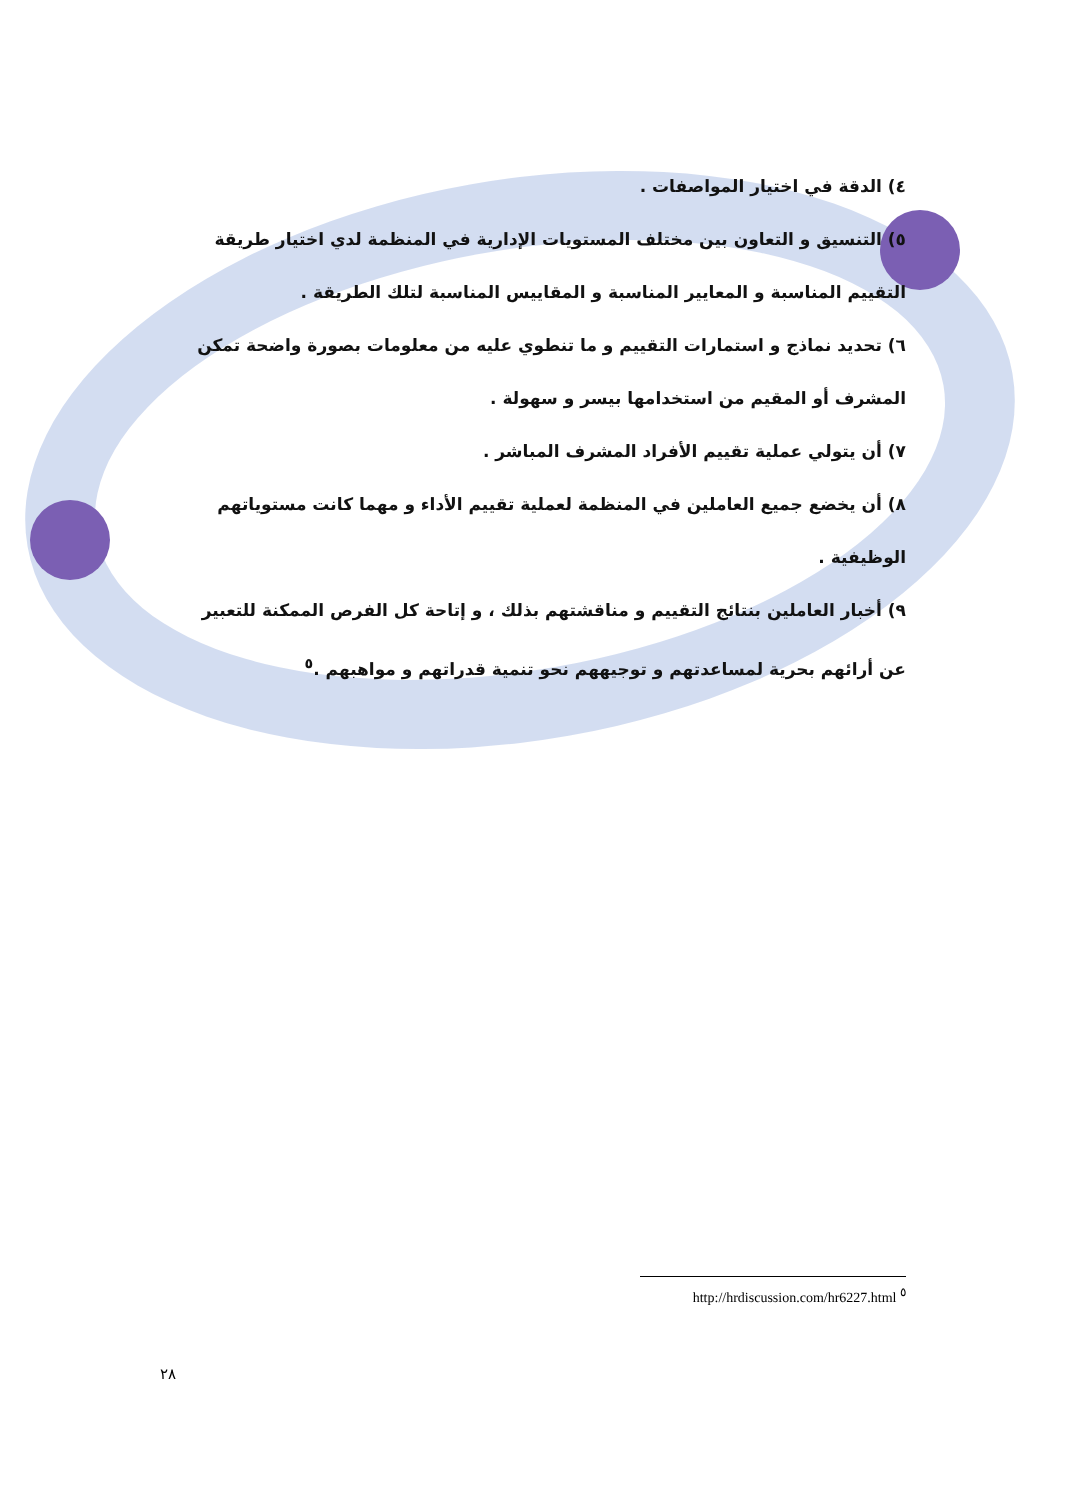٤) الدقة في اختيار المواصفات .
٥) التنسيق و التعاون بين مختلف المستويات الإدارية في المنظمة لدي اختيار طريقة التقييم المناسبة و المعايير المناسبة و المقاييس المناسبة لتلك الطريقة .
٦) تحديد نماذج و استمارات التقييم و ما تنطوي عليه من معلومات بصورة واضحة تمكن المشرف أو المقيم من استخدامها بيسر و سهولة .
٧) أن يتولي عملية تقييم الأفراد المشرف المباشر .
٨) أن يخضع جميع العاملين في المنظمة لعملية تقييم الأداء و مهما كانت مستوياتهم الوظيفية .
٩) أخبار العاملين بنتائج التقييم و مناقشتهم بذلك ، و إتاحة كل الفرص الممكنة للتعبير عن أرائهم بحرية لمساعدتهم و توجيههم نحو تنمية قدراتهم و مواهبهم .<sup>٥</sup>
<sup>٥</sup> http://hrdiscussion.com/hr6227.html
٢٨